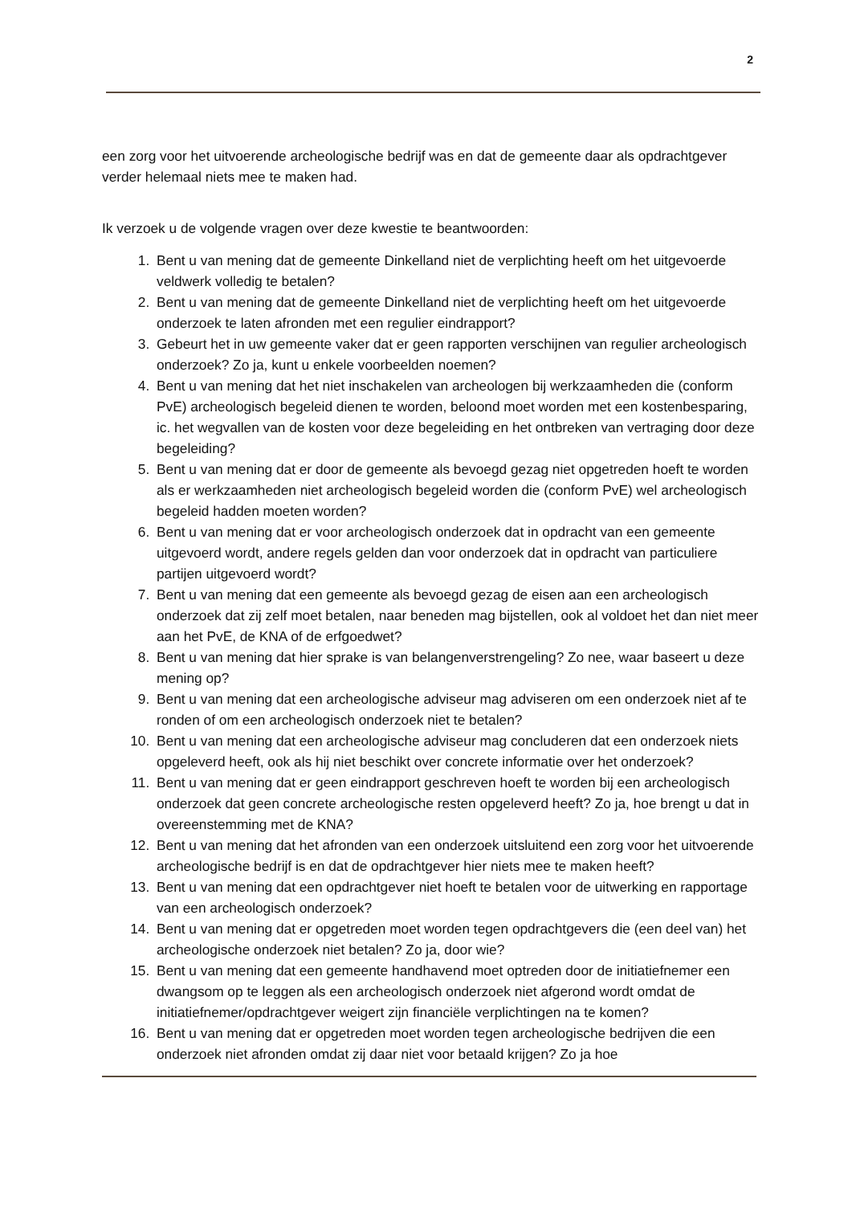2
een zorg voor het uitvoerende archeologische bedrijf was en dat de gemeente daar als opdrachtgever verder helemaal niets mee te maken had.
Ik verzoek u de volgende vragen over deze kwestie te beantwoorden:
1. Bent u van mening dat de gemeente Dinkelland niet de verplichting heeft om het uitgevoerde veldwerk volledig te betalen?
2. Bent u van mening dat de gemeente Dinkelland niet de verplichting heeft om het uitgevoerde onderzoek te laten afronden met een regulier eindrapport?
3. Gebeurt het in uw gemeente vaker dat er geen rapporten verschijnen van regulier archeologisch onderzoek? Zo ja, kunt u enkele voorbeelden noemen?
4. Bent u van mening dat het niet inschakelen van archeologen bij werkzaamheden die (conform PvE) archeologisch begeleid dienen te worden, beloond moet worden met een kostenbesparing, ic. het wegvallen van de kosten voor deze begeleiding en het ontbreken van vertraging door deze begeleiding?
5. Bent u van mening dat er door de gemeente als bevoegd gezag niet opgetreden hoeft te worden als er werkzaamheden niet archeologisch begeleid worden die (conform PvE) wel archeologisch begeleid hadden moeten worden?
6. Bent u van mening dat er voor archeologisch onderzoek dat in opdracht van een gemeente uitgevoerd wordt, andere regels gelden dan voor onderzoek dat in opdracht van particuliere partijen uitgevoerd wordt?
7. Bent u van mening dat een gemeente als bevoegd gezag de eisen aan een archeologisch onderzoek dat zij zelf moet betalen, naar beneden mag bijstellen, ook al voldoet het dan niet meer aan het PvE, de KNA of de erfgoedwet?
8. Bent u van mening dat hier sprake is van belangenverstrengeling? Zo nee, waar baseert u deze mening op?
9. Bent u van mening dat een archeologische adviseur mag adviseren om een onderzoek niet af te ronden of om een archeologisch onderzoek niet te betalen?
10. Bent u van mening dat een archeologische adviseur mag concluderen dat een onderzoek niets opgeleverd heeft, ook als hij niet beschikt over concrete informatie over het onderzoek?
11. Bent u van mening dat er geen eindrapport geschreven hoeft te worden bij een archeologisch onderzoek dat geen concrete archeologische resten opgeleverd heeft? Zo ja, hoe brengt u dat in overeenstemming met de KNA?
12. Bent u van mening dat het afronden van een onderzoek uitsluitend een zorg voor het uitvoerende archeologische bedrijf is en dat de opdrachtgever hier niets mee te maken heeft?
13. Bent u van mening dat een opdrachtgever niet hoeft te betalen voor de uitwerking en rapportage van een archeologisch onderzoek?
14. Bent u van mening dat er opgetreden moet worden tegen opdrachtgevers die (een deel van) het archeologische onderzoek niet betalen? Zo ja, door wie?
15. Bent u van mening dat een gemeente handhavend moet optreden door de initiatiefnemer een dwangsom op te leggen als een archeologisch onderzoek niet afgerond wordt omdat de initiatiefnemer/opdrachtgever weigert zijn financiële verplichtingen na te komen?
16. Bent u van mening dat er opgetreden moet worden tegen archeologische bedrijven die een onderzoek niet afronden omdat zij daar niet voor betaald krijgen? Zo ja hoe